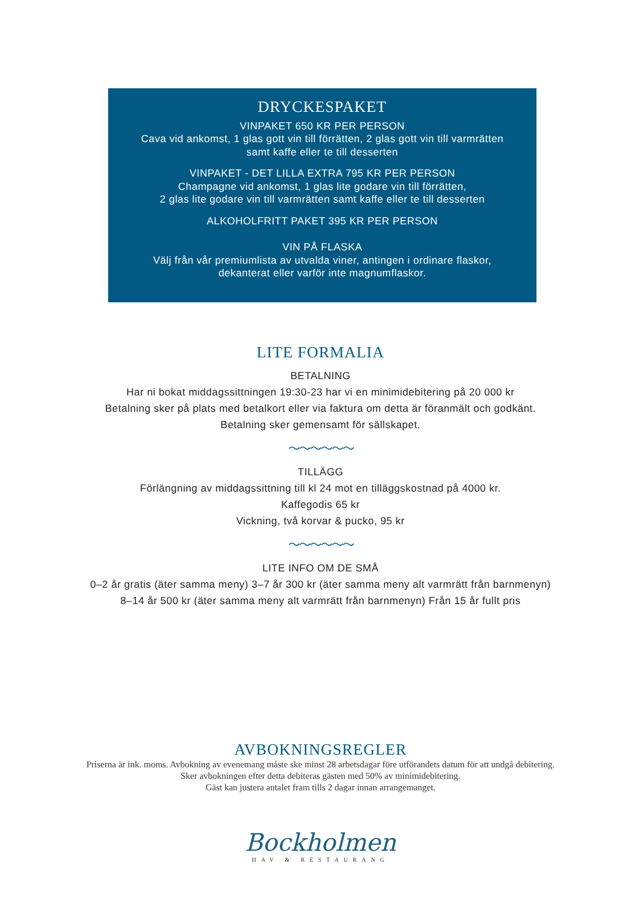DRYCKESPAKET
VINPAKET 650 KR PER PERSON
Cava vid ankomst, 1 glas gott vin till förrätten, 2 glas gott vin till varmrätten
samt kaffe eller te till desserten
VINPAKET - DET LILLA EXTRA 795 KR PER PERSON
Champagne vid ankomst, 1 glas lite godare vin till förrätten,
2 glas lite godare vin till varmrätten samt kaffe eller te till desserten
ALKOHOLFRITT PAKET 395 KR PER PERSON
VIN PÅ FLASKA
Välj från vår premiumlista av utvalda viner, antingen i ordinare flaskor,
dekanterat eller varför inte magnumflaskor.
LITE FORMALIA
BETALNING
Har ni bokat middagssittningen 19:30-23 har vi en minimidebitering på 20 000 kr
Betalning sker på plats med betalkort eller via faktura om detta är föranmält och godkänt.
Betalning sker gemensamt för sällskapet.
〜〜〜〜〜〜
TILLÄGG
Förlängning av middagssittning till kl 24 mot en tilläggskostnad på 4000 kr.
Kaffegodis 65 kr
Vickning, två korvar & pucko, 95 kr
〜〜〜〜〜〜
LITE INFO OM DE SMÅ
0–2 år gratis (äter samma meny) 3–7 år 300 kr (äter samma meny alt varmrätt från barnmenyn)
8–14 år 500 kr (äter samma meny alt varmrätt från barnmenyn) Från 15 år fullt pris
AVBOKNINGSREGLER
Priserna är ink. moms. Avbokning av evenemang måste ske minst 28 arbetsdagar före utförandets datum för att undgå debitering.
Sker avbokningen efter detta debiteras gästen med 50% av minimidebitering.
Gäst kan justera antalet fram tills 2 dagar innan arrangemanget.
Bockholmen
HAV & RESTAURANG